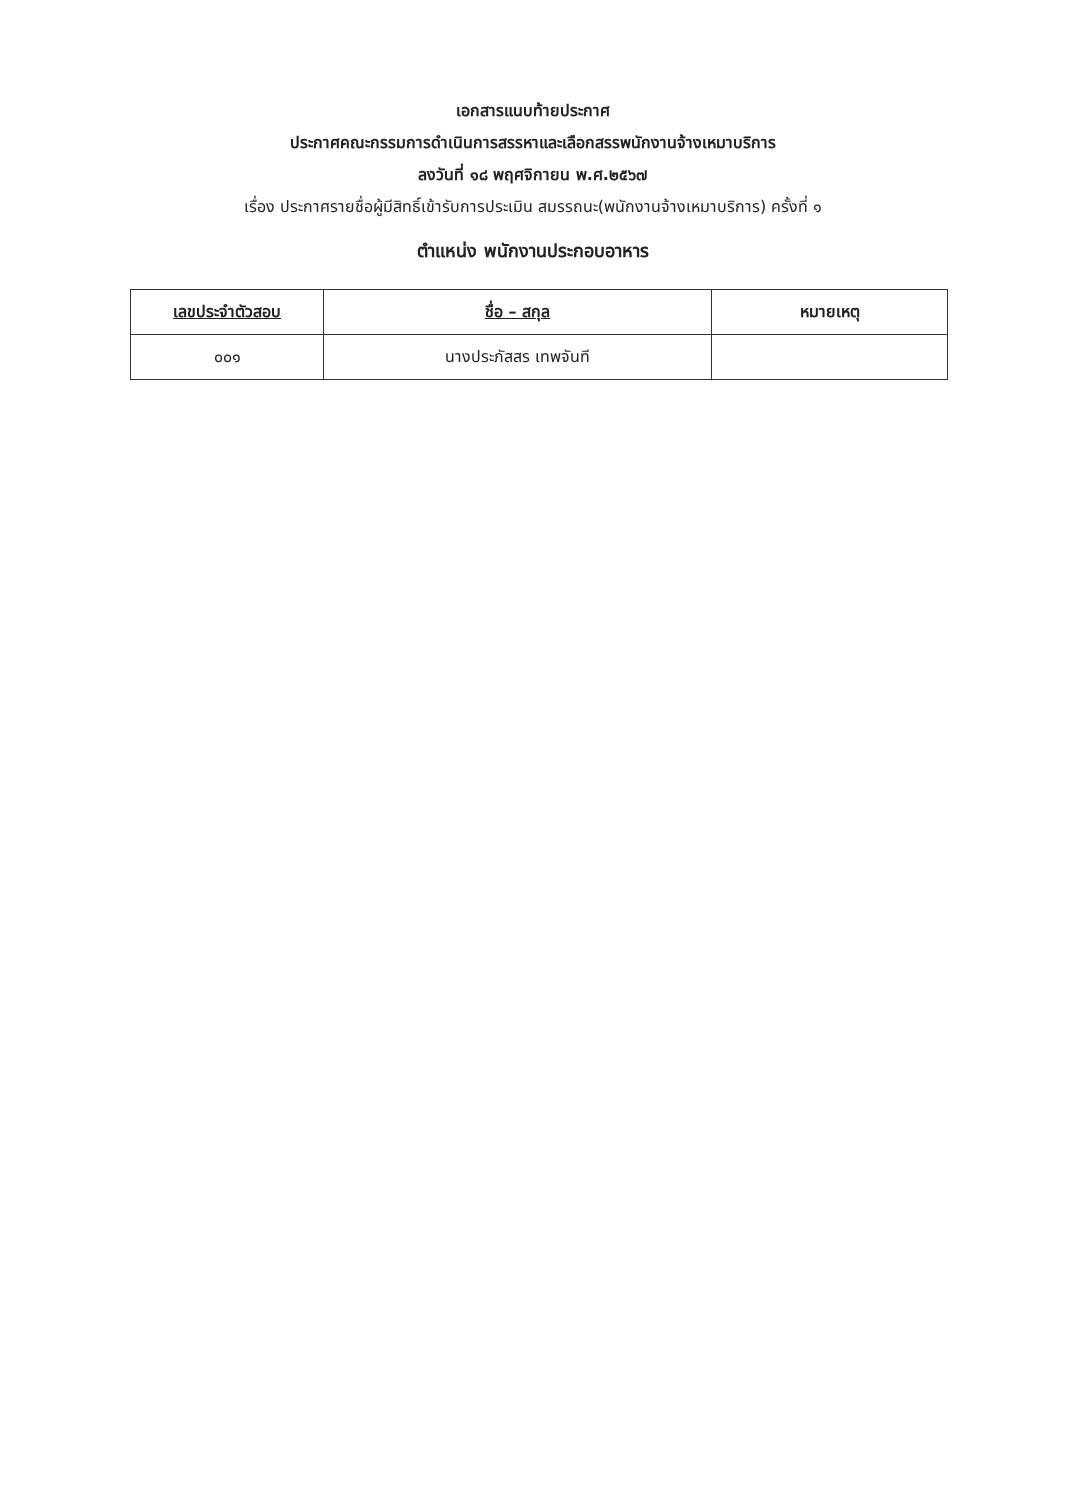เอกสารแนบท้ายประกาศ
ประกาศคณะกรรมการดำเนินการสรรหาและเลือกสรรพนักงานจ้างเหมาบริการ
ลงวันที่ ๑๘ พฤศจิกายน พ.ศ.๒๕๖๗
เรื่อง ประกาศรายชื่อผู้มีสิทธิ์เข้ารับการประเมิน สมรรถนะ(พนักงานจ้างเหมาบริการ) ครั้งที่ ๑
ตำแหน่ง พนักงานประกอบอาหาร
| เลขประจำตัวสอบ | ชื่อ – สกุล | หมายเหตุ |
| --- | --- | --- |
| ๐๐๑ | นางประภัสสร เทพจันที | |